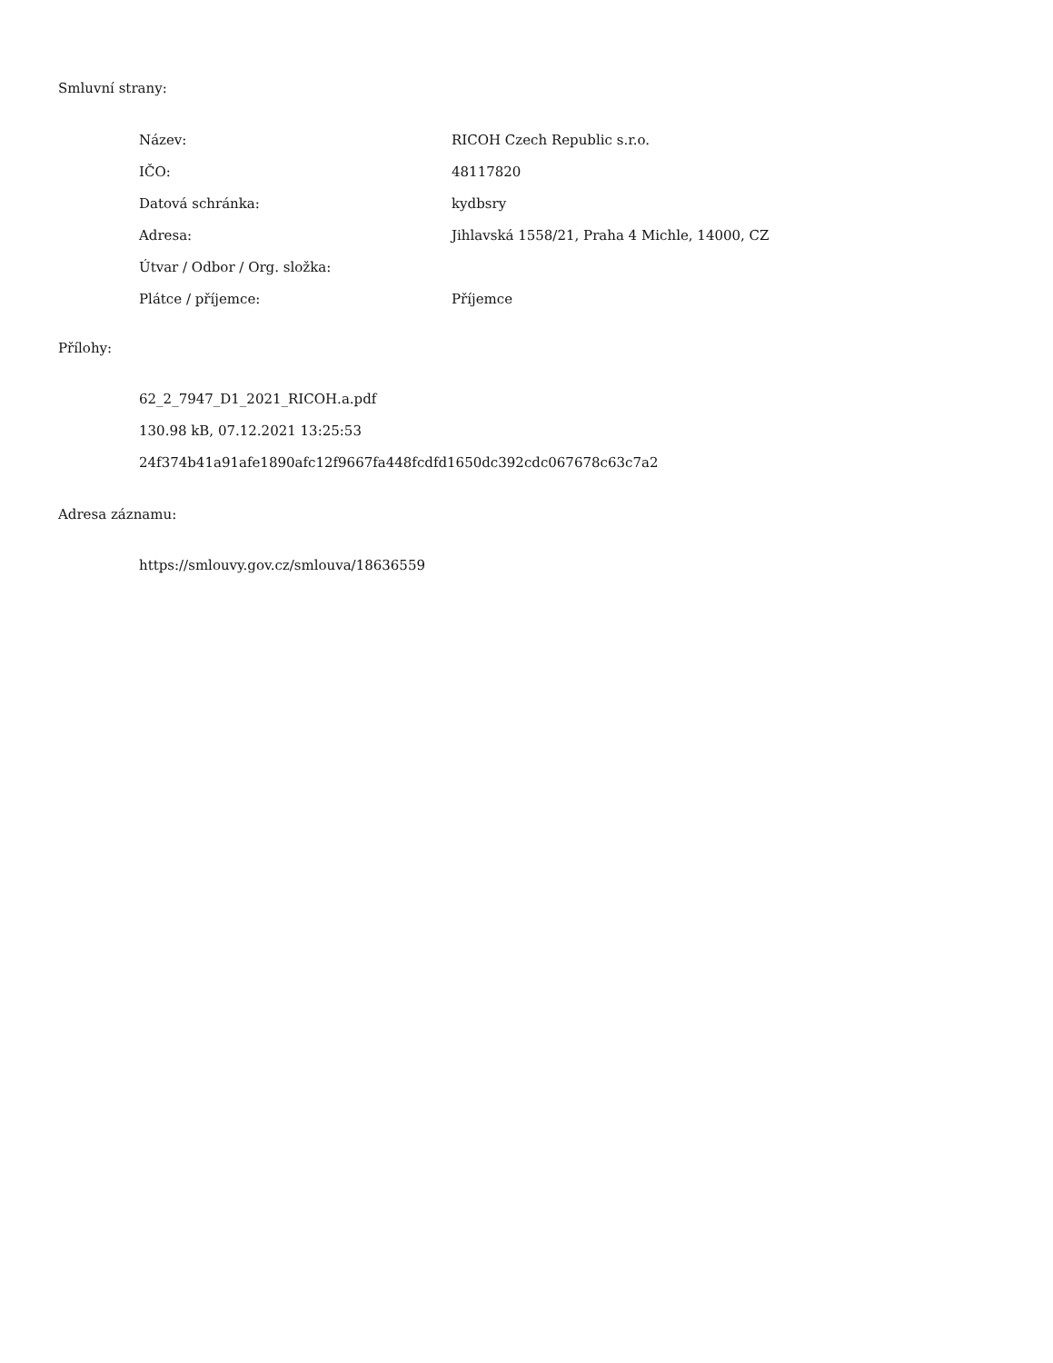Smluvní strany:
| Název: | RICOH Czech Republic s.r.o. |
| IČO: | 48117820 |
| Datová schránka: | kydbsry |
| Adresa: | Jihlavská 1558/21, Praha 4 Michle, 14000, CZ |
| Útvar / Odbor / Org. složka: | |
| Plátce / příjemce: | Příjemce |
Přílohy:
62_2_7947_D1_2021_RICOH.a.pdf
130.98 kB, 07.12.2021 13:25:53
24f374b41a91afe1890afc12f9667fa448fcdfd1650dc392cdc067678c63c7a2
Adresa záznamu:
https://smlouvy.gov.cz/smlouva/18636559